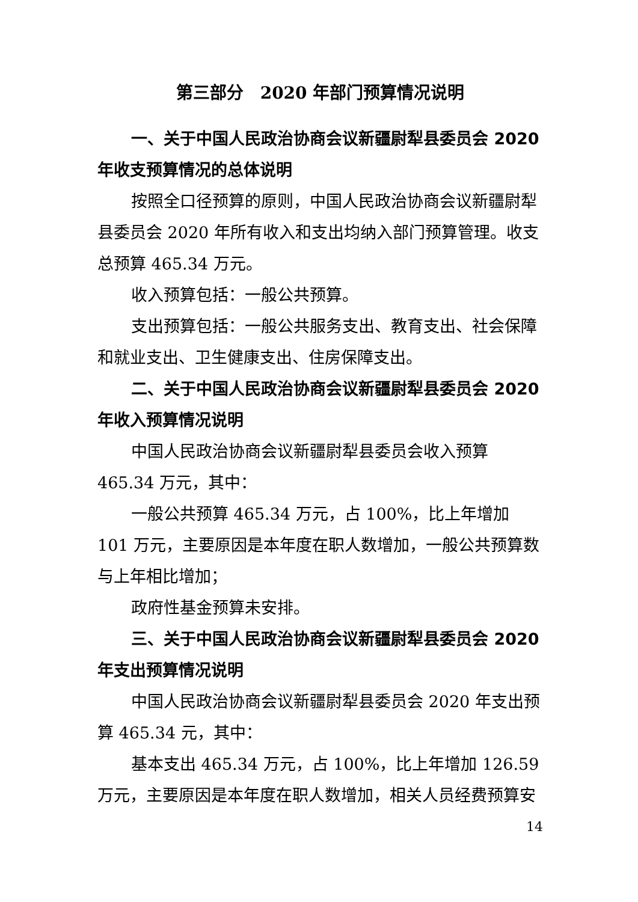第三部分　2020 年部门预算情况说明
一、关于中国人民政治协商会议新疆尉犁县委员会 2020 年收支预算情况的总体说明
按照全口径预算的原则，中国人民政治协商会议新疆尉犁县委员会 2020 年所有收入和支出均纳入部门预算管理。收支总预算 465.34 万元。
收入预算包括：一般公共预算。
支出预算包括：一般公共服务支出、教育支出、社会保障和就业支出、卫生健康支出、住房保障支出。
二、关于中国人民政治协商会议新疆尉犁县委员会 2020 年收入预算情况说明
中国人民政治协商会议新疆尉犁县委员会收入预算 465.34 万元，其中：
一般公共预算 465.34 万元，占 100%，比上年增加 101 万元，主要原因是本年度在职人数增加，一般公共预算数与上年相比增加；
政府性基金预算未安排。
三、关于中国人民政治协商会议新疆尉犁县委员会 2020 年支出预算情况说明
中国人民政治协商会议新疆尉犁县委员会 2020 年支出预算 465.34 元，其中：
基本支出 465.34 万元，占 100%，比上年增加 126.59 万元，主要原因是本年度在职人数增加，相关人员经费预算安
14